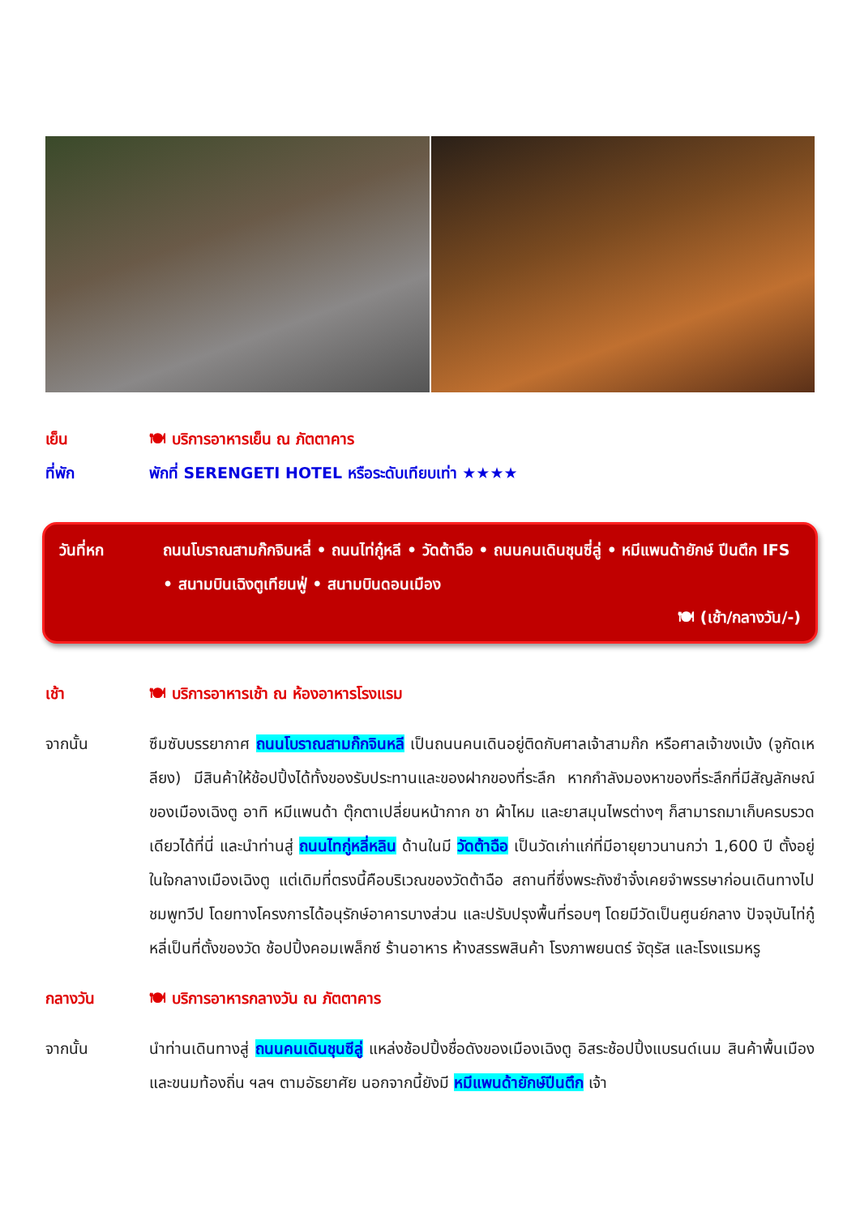เย็น 🍽 บริการอาหารเย็น ณ ภัตตาคาร
ที่พัก พักที่ SERENGETI HOTEL หรือระดับเทียบเท่า ★★★★
วันที่หก ถนนโบราณสามก๊กจินหลี่ • ถนนไท่กู๋หลี • วัดต้าฉือ • ถนนคนเดินชุนซี่ลู่ • หมีแพนด้ายักษ์ ปีนตึก IFS • สนามบินเฉิงตูเทียนฟู่ • สนามบินดอนเมือง
🍽 (เช้า/กลางวัน/-)
เช้า 🍽 บริการอาหารเช้า ณ ห้องอาหารโรงแรม
จากนั้น ซึมซับบรรยากาศ ถนนโบราณสามก๊กจินหลี เป็นถนนคนเดินอยู่ติดกับศาลเจ้าสามก๊ก หรือศาลเจ้าขงเบ้ง (จูกัดเหลียง) มีสินค้าให้ช้อปปิ้งได้ทั้งของรับประทานและของฝากของที่ระลึก หากกำลังมองหาของที่ระลึกที่มีสัญลักษณ์ของเมืองเฉิงตู อาทิ หมีแพนด้า ตุ๊กตาเปลี่ยนหน้ากาก ชา ผ้าไหม และยาสมุนไพรต่างๆ ก็สามารถมาเก็บครบรวดเดียวได้ที่นี่ และนำท่านสู่ ถนนไทกู่หลี่หลิน ด้านในมี วัดต้าฉือ เป็นวัดเก่าแก่ที่มีอายุยาวนานกว่า 1,600 ปี ตั้งอยู่ในใจกลางเมืองเฉิงตู แต่เดิมที่ตรงนี้คือบริเวณของวัดต้าฉือ สถานที่ซึ่งพระถังซำจั๋งเคยจำพรรษาก่อนเดินทางไปชมพูทวีป โดยทางโครงการได้อนุรักษ์อาคารบางส่วน และปรับปรุงพื้นที่รอบๆ โดยมีวัดเป็นศูนย์กลาง ปัจจุบันไท่กู๋หลี่เป็นที่ตั้งของวัด ช้อปปิ้งคอมเพล็กซ์ ร้านอาหาร ห้างสรรพสินค้า โรงภาพยนตร์ จัตุรัส และโรงแรมหรู
กลางวัน 🍽 บริการอาหารกลางวัน ณ ภัตตาคาร
จากนั้น นำท่านเดินทางสู่ ถนนคนเดินชุนซีลู่ แหล่งช้อปปิ้งชื่อดังของเมืองเฉิงตู อิสระช้อปปิ้งแบรนด์เนม สินค้าพื้นเมือง และขนมท้องถิ่น ฯลฯ ตามอัธยาศัย นอกจากนี้ยังมี หมีแพนด้ายักษ์ปีนตึก เจ้า